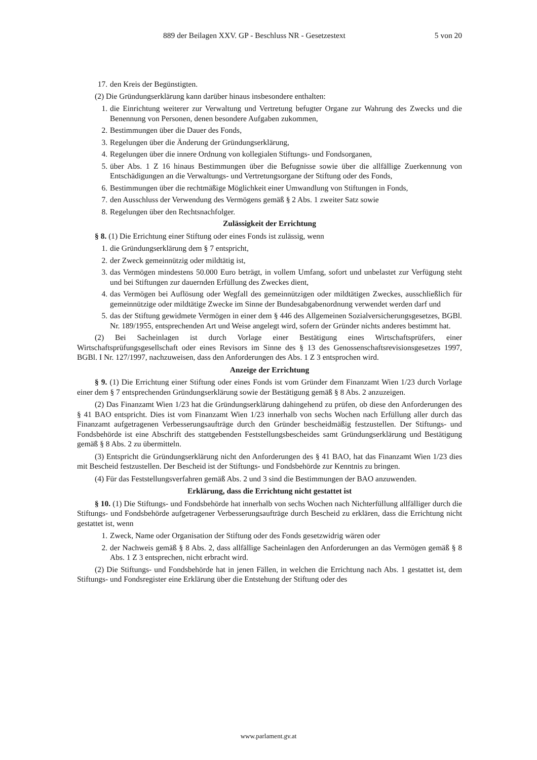889 der Beilagen XXV. GP - Beschluss NR - Gesetzestext 5 von 20
17. den Kreis der Begünstigten.
(2) Die Gründungserklärung kann darüber hinaus insbesondere enthalten:
1. die Einrichtung weiterer zur Verwaltung und Vertretung befugter Organe zur Wahrung des Zwecks und die Benennung von Personen, denen besondere Aufgaben zukommen,
2. Bestimmungen über die Dauer des Fonds,
3. Regelungen über die Änderung der Gründungserklärung,
4. Regelungen über die innere Ordnung von kollegialen Stiftungs- und Fondsorganen,
5. über Abs. 1 Z 16 hinaus Bestimmungen über die Befugnisse sowie über die allfällige Zuerkennung von Entschädigungen an die Verwaltungs- und Vertretungsorgane der Stiftung oder des Fonds,
6. Bestimmungen über die rechtmäßige Möglichkeit einer Umwandlung von Stiftungen in Fonds,
7. den Ausschluss der Verwendung des Vermögens gemäß § 2 Abs. 1 zweiter Satz sowie
8. Regelungen über den Rechtsnachfolger.
Zulässigkeit der Errichtung
§ 8. (1) Die Errichtung einer Stiftung oder eines Fonds ist zulässig, wenn
1. die Gründungserklärung dem § 7 entspricht,
2. der Zweck gemeinnützig oder mildtätig ist,
3. das Vermögen mindestens 50.000 Euro beträgt, in vollem Umfang, sofort und unbelastet zur Verfügung steht und bei Stiftungen zur dauernden Erfüllung des Zweckes dient,
4. das Vermögen bei Auflösung oder Wegfall des gemeinnützigen oder mildtätigen Zweckes, ausschließlich für gemeinnützige oder mildtätige Zwecke im Sinne der Bundesabgabenordnung verwendet werden darf und
5. das der Stiftung gewidmete Vermögen in einer dem § 446 des Allgemeinen Sozialversicherungsgesetzes, BGBl. Nr. 189/1955, entsprechenden Art und Weise angelegt wird, sofern der Gründer nichts anderes bestimmt hat.
(2) Bei Sacheinlagen ist durch Vorlage einer Bestätigung eines Wirtschaftsprüfers, einer Wirtschaftsprüfungsgesellschaft oder eines Revisors im Sinne des § 13 des Genossenschaftsrevisionsgesetzes 1997, BGBl. I Nr. 127/1997, nachzuweisen, dass den Anforderungen des Abs. 1 Z 3 entsprochen wird.
Anzeige der Errichtung
§ 9. (1) Die Errichtung einer Stiftung oder eines Fonds ist vom Gründer dem Finanzamt Wien 1/23 durch Vorlage einer dem § 7 entsprechenden Gründungserklärung sowie der Bestätigung gemäß § 8 Abs. 2 anzuzeigen.
(2) Das Finanzamt Wien 1/23 hat die Gründungserklärung dahingehend zu prüfen, ob diese den Anforderungen des § 41 BAO entspricht. Dies ist vom Finanzamt Wien 1/23 innerhalb von sechs Wochen nach Erfüllung aller durch das Finanzamt aufgetragenen Verbesserungsaufträge durch den Gründer bescheidmäßig festzustellen. Der Stiftungs- und Fondsbehörde ist eine Abschrift des stattgebenden Feststellungsbescheides samt Gründungserklärung und Bestätigung gemäß § 8 Abs. 2 zu übermitteln.
(3) Entspricht die Gründungserklärung nicht den Anforderungen des § 41 BAO, hat das Finanzamt Wien 1/23 dies mit Bescheid festzustellen. Der Bescheid ist der Stiftungs- und Fondsbehörde zur Kenntnis zu bringen.
(4) Für das Feststellungsverfahren gemäß Abs. 2 und 3 sind die Bestimmungen der BAO anzuwenden.
Erklärung, dass die Errichtung nicht gestattet ist
§ 10. (1) Die Stiftungs- und Fondsbehörde hat innerhalb von sechs Wochen nach Nichterfüllung allfälliger durch die Stiftungs- und Fondsbehörde aufgetragener Verbesserungsaufträge durch Bescheid zu erklären, dass die Errichtung nicht gestattet ist, wenn
1. Zweck, Name oder Organisation der Stiftung oder des Fonds gesetzwidrig wären oder
2. der Nachweis gemäß § 8 Abs. 2, dass allfällige Sacheinlagen den Anforderungen an das Vermögen gemäß § 8 Abs. 1 Z 3 entsprechen, nicht erbracht wird.
(2) Die Stiftungs- und Fondsbehörde hat in jenen Fällen, in welchen die Errichtung nach Abs. 1 gestattet ist, dem Stiftungs- und Fondsregister eine Erklärung über die Entstehung der Stiftung oder des
www.parlament.gv.at